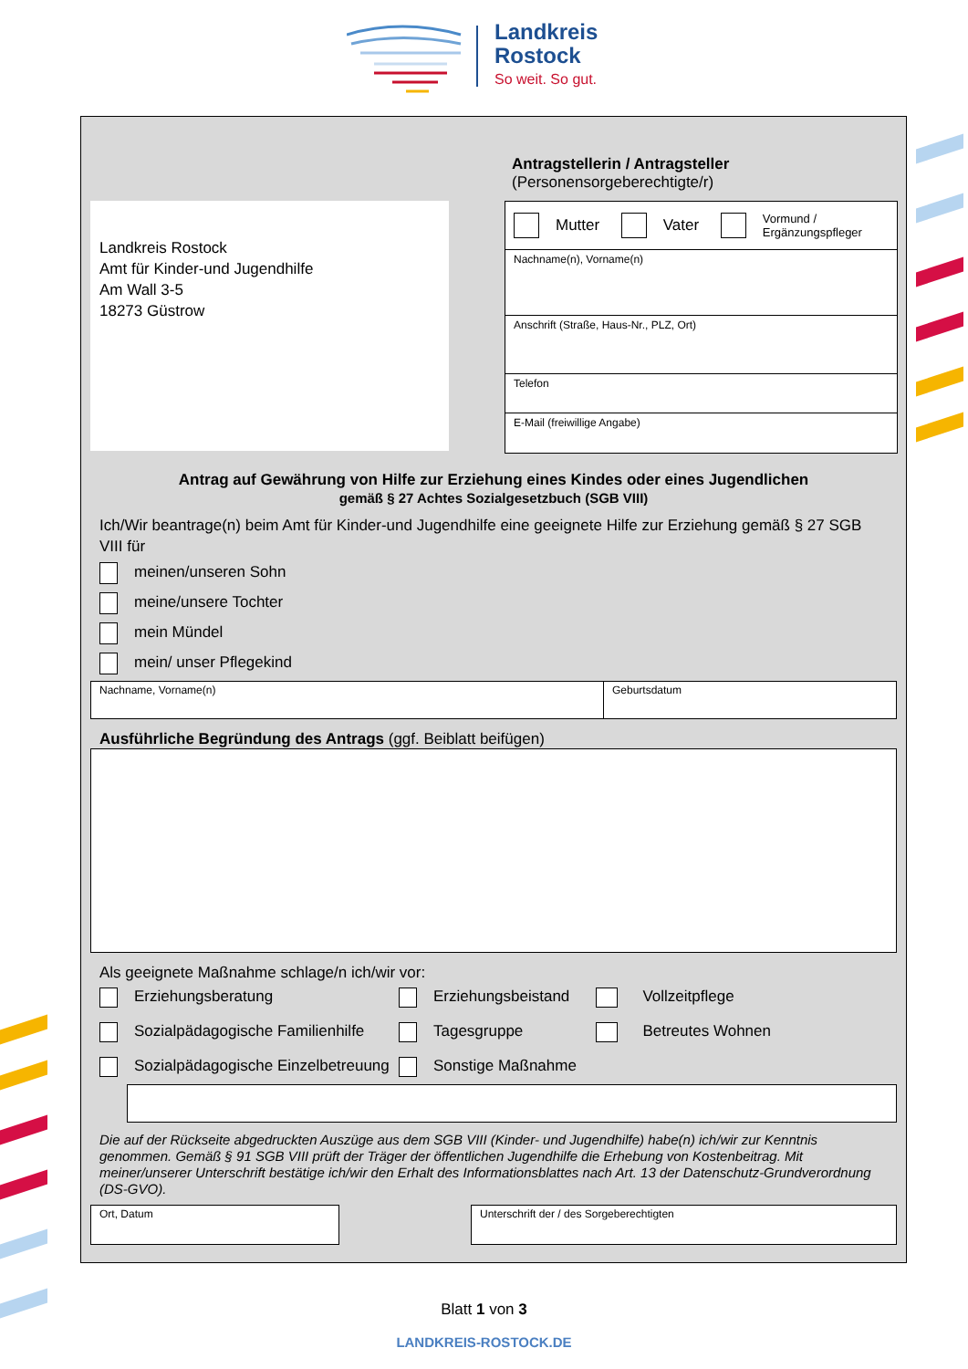Landkreis
Rostock
So weit. So gut.
Antragstellerin / Antragsteller
(Personensorgeberechtigte/r)
Landkreis Rostock
Amt für Kinder-und Jugendhilfe
Am Wall 3-5
18273 Güstrow
Mutter Vater Vormund /
Ergänzungspfleger
Nachname(n), Vorname(n)
Anschrift (Straße, Haus-Nr., PLZ, Ort)
Telefon
E-Mail (freiwillige Angabe)
Antrag auf Gewährung von Hilfe zur Erziehung eines Kindes oder eines Jugendlichen
gemäß § 27 Achtes Sozialgesetzbuch (SGB VIII)
Ich/Wir beantrage(n) beim Amt für Kinder-und Jugendhilfe eine geeignete Hilfe zur Erziehung gemäß § 27 SGB VIII für
meinen/unseren Sohn
meine/unsere Tochter
mein Mündel
mein/ unser Pflegekind
Nachname, Vorname(n) Geburtsdatum
Ausführliche Begründung des Antrags (ggf. Beiblatt beifügen)
Als geeignete Maßnahme schlage/n ich/wir vor:
Erziehungsberatung
Erziehungsbeistand
Vollzeitpflege
Sozialpädagogische Familienhilfe
Tagesgruppe
Betreutes Wohnen
Sozialpädagogische Einzelbetreuung
Sonstige Maßnahme
Die auf der Rückseite abgedruckten Auszüge aus dem SGB VIII (Kinder- und Jugendhilfe) habe(n) ich/wir zur Kenntnis genommen. Gemäß § 91 SGB VIII prüft der Träger der öffentlichen Jugendhilfe die Erhebung von Kostenbeitrag. Mit meiner/unserer Unterschrift bestätige ich/wir den Erhalt des Informationsblattes nach Art. 13 der Datenschutz-Grundverordnung (DS-GVO).
Ort, Datum Unterschrift der / des Sorgeberechtigten
Blatt 1 von 3
LANDKREIS-ROSTOCK.DE